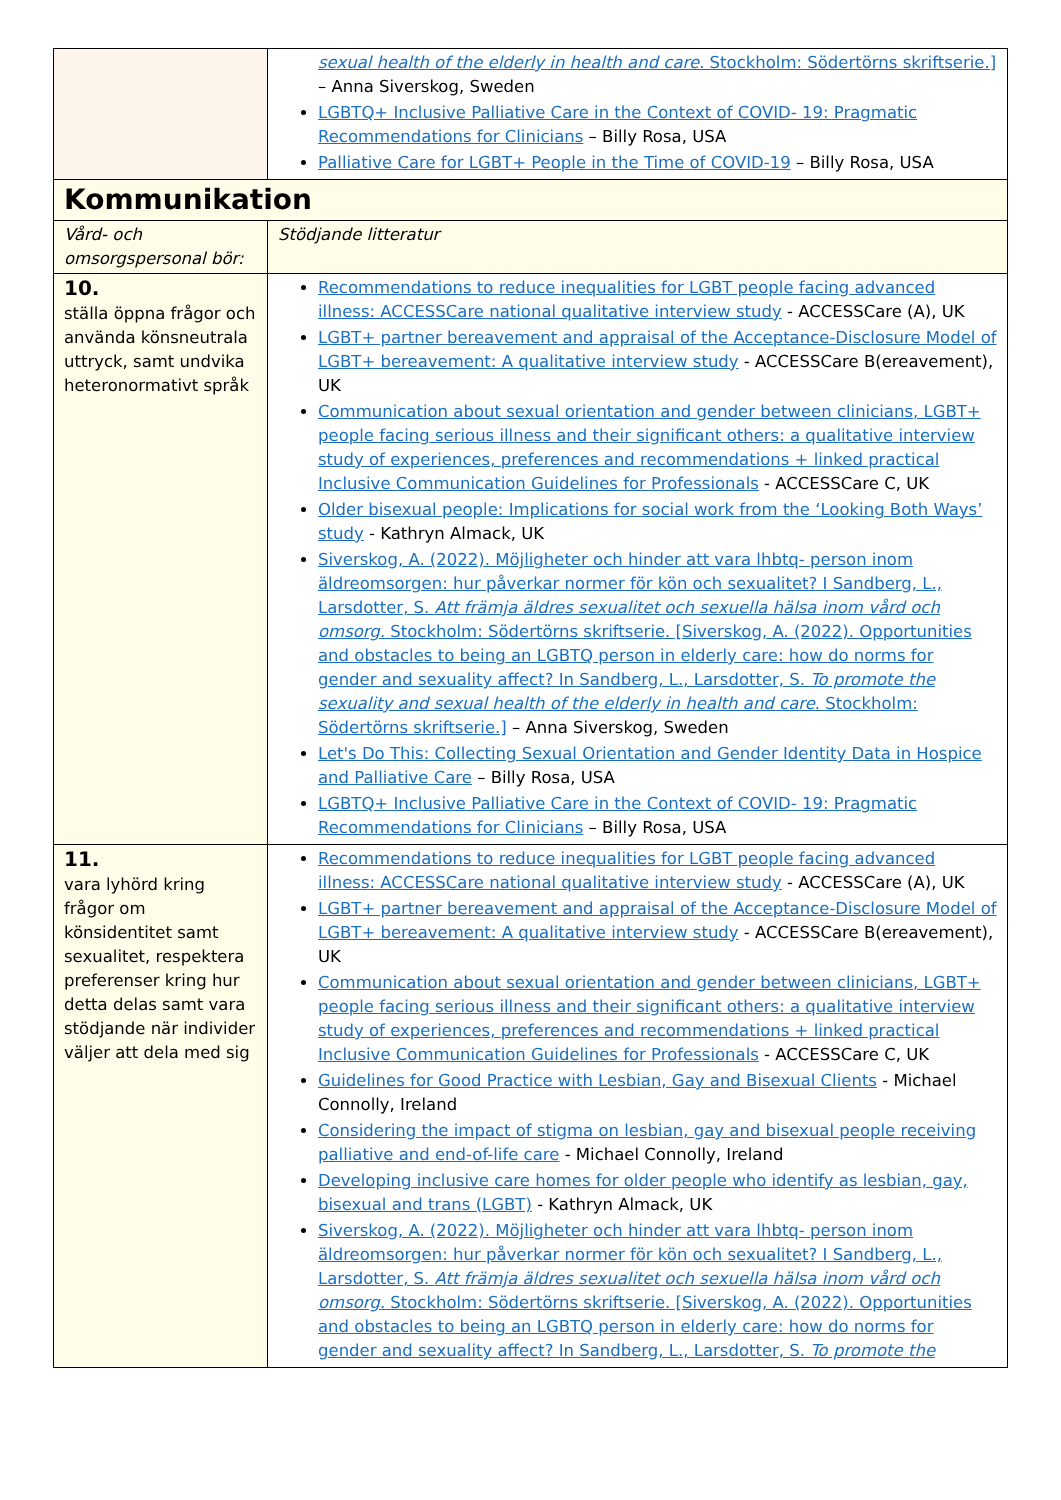| | sexual health of the elderly in health and care . Stockholm: Södertörns skriftserie.] – Anna Siverskog, Sweden LGBTQ+ Inclusive Palliative Care in the Context of COVID- 19: Pragmatic Recommendations for Clinicians – Billy Rosa, USA Palliative Care for LGBT+ People in the Time of COVID-19 – Billy Rosa, USA |
| Kommunikation | |
| Vård- och omsorgspersonal bör: | Stödjande litteratur |
| 10. ställa öppna frågor och använda könsneutrala uttryck, samt undvika heteronormativt språk | Recommendations to reduce inequalities for LGBT people facing advanced illness: ACCESSCare national qualitative interview study - ACCESSCare (A), UK LGBT+ partner bereavement and appraisal of the Acceptance-Disclosure Model of LGBT+ bereavement: A qualitative interview study - ACCESSCare B(ereavement), UK Communication about sexual orientation and gender between clinicians, LGBT+ people facing serious illness and their significant others: a qualitative interview study of experiences, preferences and recommendations + linked practical Inclusive Communication Guidelines for Professionals - ACCESSCare C, UK Older bisexual people: Implications for social work from the ‘Looking Both Ways’ study - Kathryn Almack, UK Siverskog, A. (2022). Möjligheter och hinder att vara lhbtq- person inom äldreomsorgen: hur påverkar normer för kön och sexualitet? I Sandberg, L., Larsdotter, S. Att främja äldres sexualitet och sexuella hälsa inom vård och omsorg. Stockholm: Södertörns skriftserie. [Siverskog, A. (2022). Opportunities and obstacles to being an LGBTQ person in elderly care: how do norms for gender and sexuality affect? In Sandberg, L., Larsdotter, S. To promote the sexuality and sexual health of the elderly in health and care . Stockholm: Södertörns skriftserie.] – Anna Siverskog, Sweden Let's Do This: Collecting Sexual Orientation and Gender Identity Data in Hospice and Palliative Care – Billy Rosa, USA LGBTQ+ Inclusive Palliative Care in the Context of COVID- 19: Pragmatic Recommendations for Clinicians – Billy Rosa, USA |
| 11. vara lyhörd kring frågor om könsidentitet samt sexualitet, respektera preferenser kring hur detta delas samt vara stödjande när individer väljer att dela med sig | Recommendations to reduce inequalities for LGBT people facing advanced illness: ACCESSCare national qualitative interview study - ACCESSCare (A), UK LGBT+ partner bereavement and appraisal of the Acceptance-Disclosure Model of LGBT+ bereavement: A qualitative interview study - ACCESSCare B(ereavement), UK Communication about sexual orientation and gender between clinicians, LGBT+ people facing serious illness and their significant others: a qualitative interview study of experiences, preferences and recommendations + linked practical Inclusive Communication Guidelines for Professionals - ACCESSCare C, UK Guidelines for Good Practice with Lesbian, Gay and Bisexual Clients - Michael Connolly, Ireland Considering the impact of stigma on lesbian, gay and bisexual people receiving palliative and end-of-life care - Michael Connolly, Ireland Developing inclusive care homes for older people who identify as lesbian, gay, bisexual and trans (LGBT) - Kathryn Almack, UK Siverskog, A. (2022). Möjligheter och hinder att vara lhbtq- person inom äldreomsorgen: hur påverkar normer för kön och sexualitet? I Sandberg, L., Larsdotter, S. Att främja äldres sexualitet och sexuella hälsa inom vård och omsorg. Stockholm: Södertörns skriftserie. [Siverskog, A. (2022). Opportunities and obstacles to being an LGBTQ person in elderly care: how do norms for gender and sexuality affect? In Sandberg, L., Larsdotter, S. To promote the |